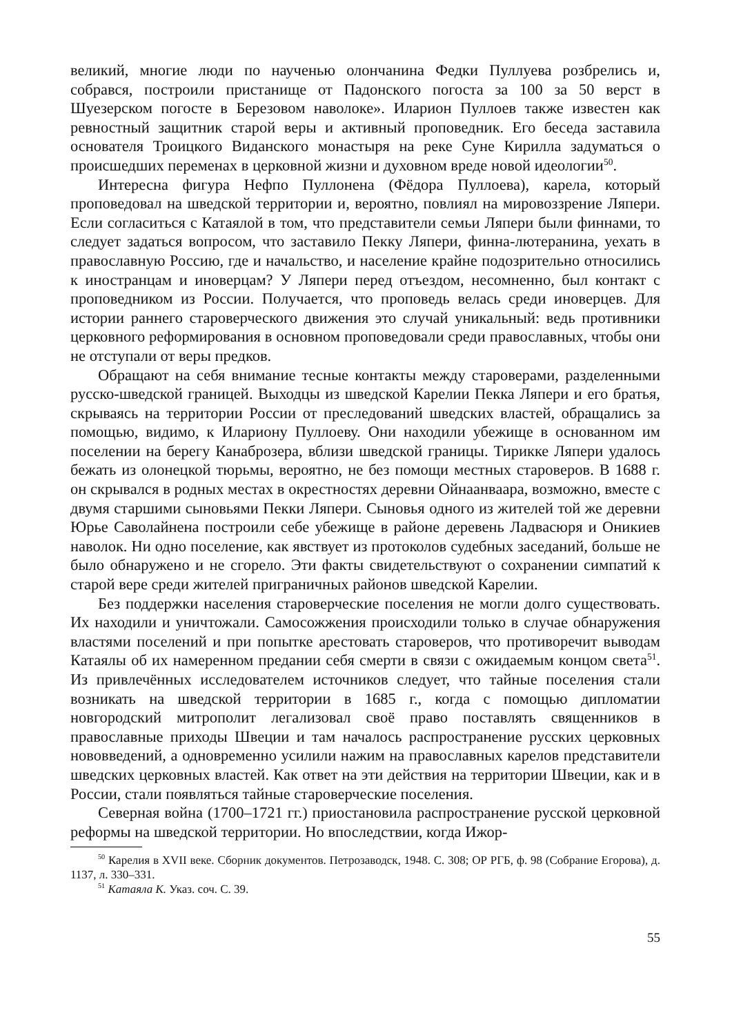великий, многие люди по наученью олончанина Федки Пуллуева розбрелись и, собрався, построили пристанище от Падонского погоста за 100 за 50 верст в Шуезерском погосте в Березовом наволоке». Иларион Пуллоев также известен как ревностный защитник старой веры и активный проповедник. Его беседа заставила основателя Троицкого Виданского монастыря на реке Суне Кирилла задуматься о происшедших переменах в церковной жизни и духовном вреде новой идеологии<sup>50</sup>.
Интересна фигура Нефпо Пуллонена (Фёдора Пуллоева), карела, который проповедовал на шведской территории и, вероятно, повлиял на мировоззрение Ляпери. Если согласиться с Катаялой в том, что представители семьи Ляпери были финнами, то следует задаться вопросом, что заставило Пекку Ляпери, финна-лютеранина, уехать в православную Россию, где и начальство, и население крайне подозрительно относились к иностранцам и иноверцам? У Ляпери перед отъездом, несомненно, был контакт с проповедником из России. Получается, что проповедь велась среди иноверцев. Для истории раннего староверческого движения это случай уникальный: ведь противники церковного реформирования в основном проповедовали среди православных, чтобы они не отступали от веры предков.
Обращают на себя внимание тесные контакты между староверами, разделенными русско-шведской границей. Выходцы из шведской Карелии Пекка Ляпери и его братья, скрываясь на территории России от преследований шведских властей, обращались за помощью, видимо, к Илариону Пуллоеву. Они находили убежище в основанном им поселении на берегу Канаброзера, вблизи шведской границы. Тирикке Ляпери удалось бежать из олонецкой тюрьмы, вероятно, не без помощи местных староверов. В 1688 г. он скрывался в родных местах в окрестностях деревни Ойнаанваара, возможно, вместе с двумя старшими сыновьями Пекки Ляпери. Сыновья одного из жителей той же деревни Юрье Саволайнена построили себе убежище в районе деревень Ладвасюря и Оникиев наволок. Ни одно поселение, как явствует из протоколов судебных заседаний, больше не было обнаружено и не сгорело. Эти факты свидетельствуют о сохранении симпатий к старой вере среди жителей приграничных районов шведской Карелии.
Без поддержки населения староверческие поселения не могли долго существовать. Их находили и уничтожали. Самосожжения происходили только в случае обнаружения властями поселений и при попытке арестовать староверов, что противоречит выводам Катаялы об их намеренном предании себя смерти в связи с ожидаемым концом света<sup>51</sup>. Из привлечённых исследователем источников следует, что тайные поселения стали возникать на шведской территории в 1685 г., когда с помощью дипломатии новгородский митрополит легализовал своё право поставлять священников в православные приходы Швеции и там началось распространение русских церковных нововведений, а одновременно усилили нажим на православных карелов представители шведских церковных властей. Как ответ на эти действия на территории Швеции, как и в России, стали появляться тайные староверческие поселения.
Северная война (1700–1721 гг.) приостановила распространение русской церковной реформы на шведской территории. Но впоследствии, когда Ижор-
<sup>50</sup> Карелия в XVII веке. Сборник документов. Петрозаводск, 1948. С. 308; ОР РГБ, ф. 98 (Собрание Егорова), д. 1137, л. 330–331.
<sup>51</sup> Катаяла К. Указ. соч. С. 39.
55